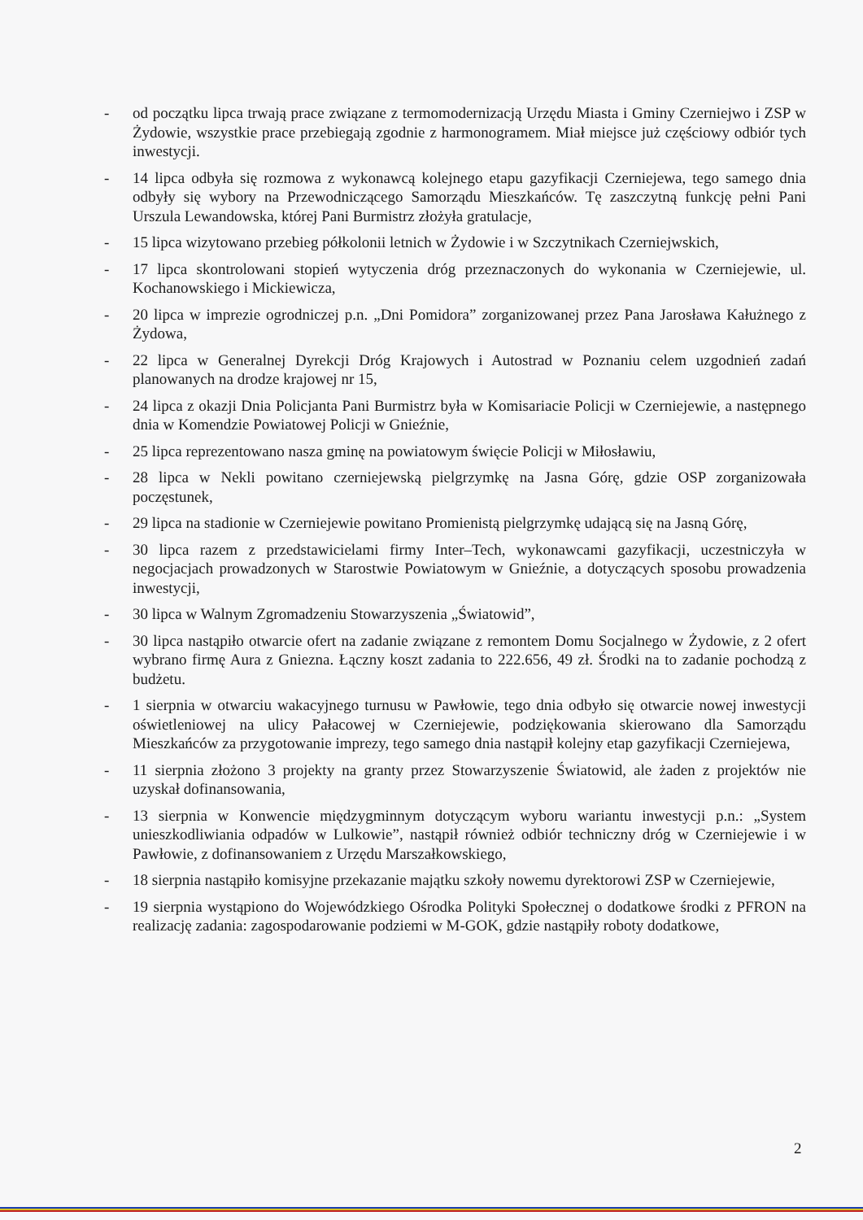- od początku lipca trwają prace związane z termomodernizacją Urzędu Miasta i Gminy Czerniejwo i ZSP w Żydowie, wszystkie prace przebiegają zgodnie z harmonogramem. Miał miejsce już częściowy odbiór tych inwestycji.
- 14 lipca odbyła się rozmowa z wykonawcą kolejnego etapu gazyfikacji Czerniejewa, tego samego dnia odbyły się wybory na Przewodniczącego Samorządu Mieszkańców. Tę zaszczytną funkcję pełni Pani Urszula Lewandowska, której Pani Burmistrz złożyła gratulacje,
- 15 lipca wizytowano przebieg półkolonii letnich w Żydowie i w Szczytnikach Czerniejwskich,
- 17 lipca skontrolowani stopień wytyczenia dróg przeznaczonych do wykonania w Czerniejewie, ul. Kochanowskiego i Mickiewicza,
- 20 lipca w imprezie ogrodniczej p.n. „Dni Pomidora” zorganizowanej przez Pana Jarosława Kałużnego z Żydowa,
- 22 lipca w Generalnej Dyrekcji Dróg Krajowych i Autostrad w Poznaniu celem uzgodnień zadań planowanych na drodze krajowej nr 15,
- 24 lipca z okazji Dnia Policjanta Pani Burmistrz była w Komisariacie Policji w Czerniejewie, a następnego dnia w Komendzie Powiatowej Policji w Gnieźnie,
- 25 lipca reprezentowano nasza gminę na powiatowym święcie Policji w Miłosławiu,
- 28 lipca w Nekli powitano czerniejewską pielgrzymkę na Jasna Górę, gdzie OSP zorganizowała poczęstunek,
- 29 lipca na stadionie w Czerniejewie powitano Promienistą pielgrzymkę udającą się na Jasną Górę,
- 30 lipca razem z przedstawicielami firmy Inter–Tech, wykonawcami gazyfikacji, uczestniczyła w negocjacjach prowadzonych w Starostwie Powiatowym w Gnieźnie, a dotyczących sposobu prowadzenia inwestycji,
- 30 lipca w Walnym Zgromadzeniu Stowarzyszenia „Światowid”,
- 30 lipca nastąpiło otwarcie ofert na zadanie związane z remontem Domu Socjalnego w Żydowie, z 2 ofert wybrano firmę Aura z Gniezna. Łączny koszt zadania to 222.656, 49 zł. Środki na to zadanie pochodzą z budżetu.
- 1 sierpnia w otwarciu wakacyjnego turnusu w Pawłowie, tego dnia odbyło się otwarcie nowej inwestycji oświetleniowej na ulicy Pałacowej w Czerniejewie, podziękowania skierowano dla Samorządu Mieszkańców za przygotowanie imprezy, tego samego dnia nastąpił kolejny etap gazyfikacji Czerniejewa,
- 11 sierpnia złożono 3 projekty na granty przez Stowarzyszenie Światowid, ale żaden z projektów nie uzyskał dofinansowania,
- 13 sierpnia w Konwencie międzygminnym dotyczącym wyboru wariantu inwestycji p.n.: „System unieszkodliwiania odpadów w Lulkowie”, nastąpił również odbiór techniczny dróg w Czerniejewie i w Pawłowie, z dofinansowaniem z Urzędu Marszałkowskiego,
- 18 sierpnia nastąpiło komisyjne przekazanie majątku szkoły nowemu dyrektorowi ZSP w Czerniejewie,
- 19 sierpnia wystąpiono do Wojewódzkiego Ośrodka Polityki Społecznej o dodatkowe środki z PFRON na realizację zadania: zagospodarowanie podziemi w M-GOK, gdzie nastąpiły roboty dodatkowe,
2